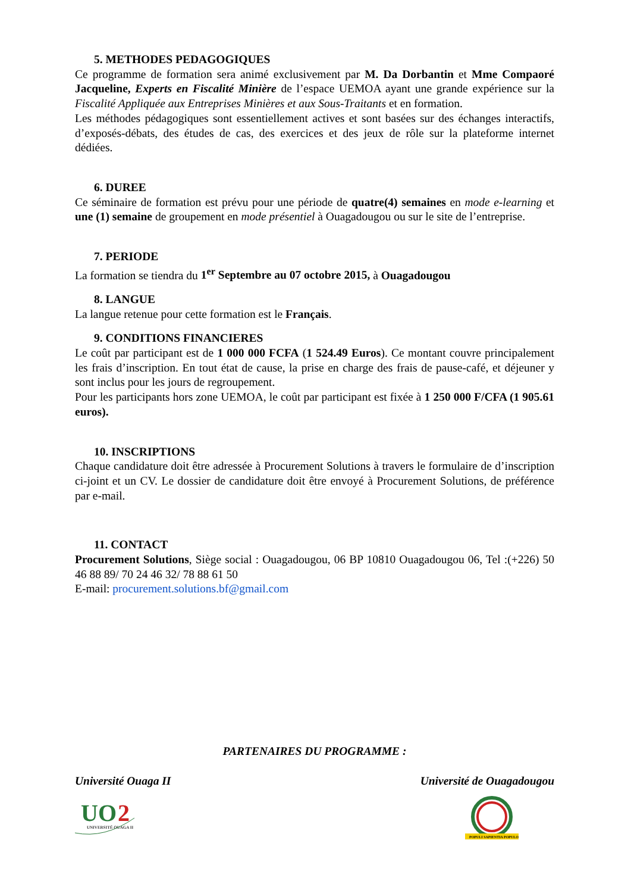5. METHODES PEDAGOGIQUES
Ce programme de formation sera animé exclusivement par M. Da Dorbantin et Mme Compaoré Jacqueline, Experts en Fiscalité Minière de l’espace UEMOA ayant une grande expérience sur la Fiscalité Appliquée aux Entreprises Minières et aux Sous-Traitants et en formation.
Les méthodes pédagogiques sont essentiellement actives et sont basées sur des échanges interactifs, d’exposés-débats, des études de cas, des exercices et des jeux de rôle sur la plateforme internet dédiées.
6. DUREE
Ce séminaire de formation est prévu pour une période de quatre(4) semaines en mode e-learning et une (1) semaine de groupement en mode présentiel à Ouagadougou ou sur le site de l’entreprise.
7. PERIODE
La formation se tiendra du 1<sup>er</sup> Septembre au 07 octobre 2015, à Ouagadougou
8. LANGUE
La langue retenue pour cette formation est le Français.
9. CONDITIONS FINANCIERES
Le coût par participant est de 1 000 000 FCFA (1 524.49 Euros). Ce montant couvre principalement les frais d’inscription. En tout état de cause, la prise en charge des frais de pause-café, et déjeuner y sont inclus pour les jours de regroupement.
Pour les participants hors zone UEMOA, le coût par participant est fixée à 1 250 000 F/CFA (1 905.61 euros).
10. INSCRIPTIONS
Chaque candidature doit être adressée à Procurement Solutions à travers le formulaire de d’inscription ci-joint et un CV. Le dossier de candidature doit être envoyé à Procurement Solutions, de préférence par e-mail.
11. CONTACT
Procurement Solutions, Siège social : Ouagadougou, 06 BP 10810 Ouagadougou 06, Tel :(+226) 50 46 88 89/ 70 24 46 32/ 78 88 61 50
E-mail: procurement.solutions.bf@gmail.com
PARTENAIRES DU PROGRAMME :
Université Ouaga II Université de Ouagadougou
UO
2
UNIVERSITÉ OUAGA II
POPULI SAPIENTIA POPULO